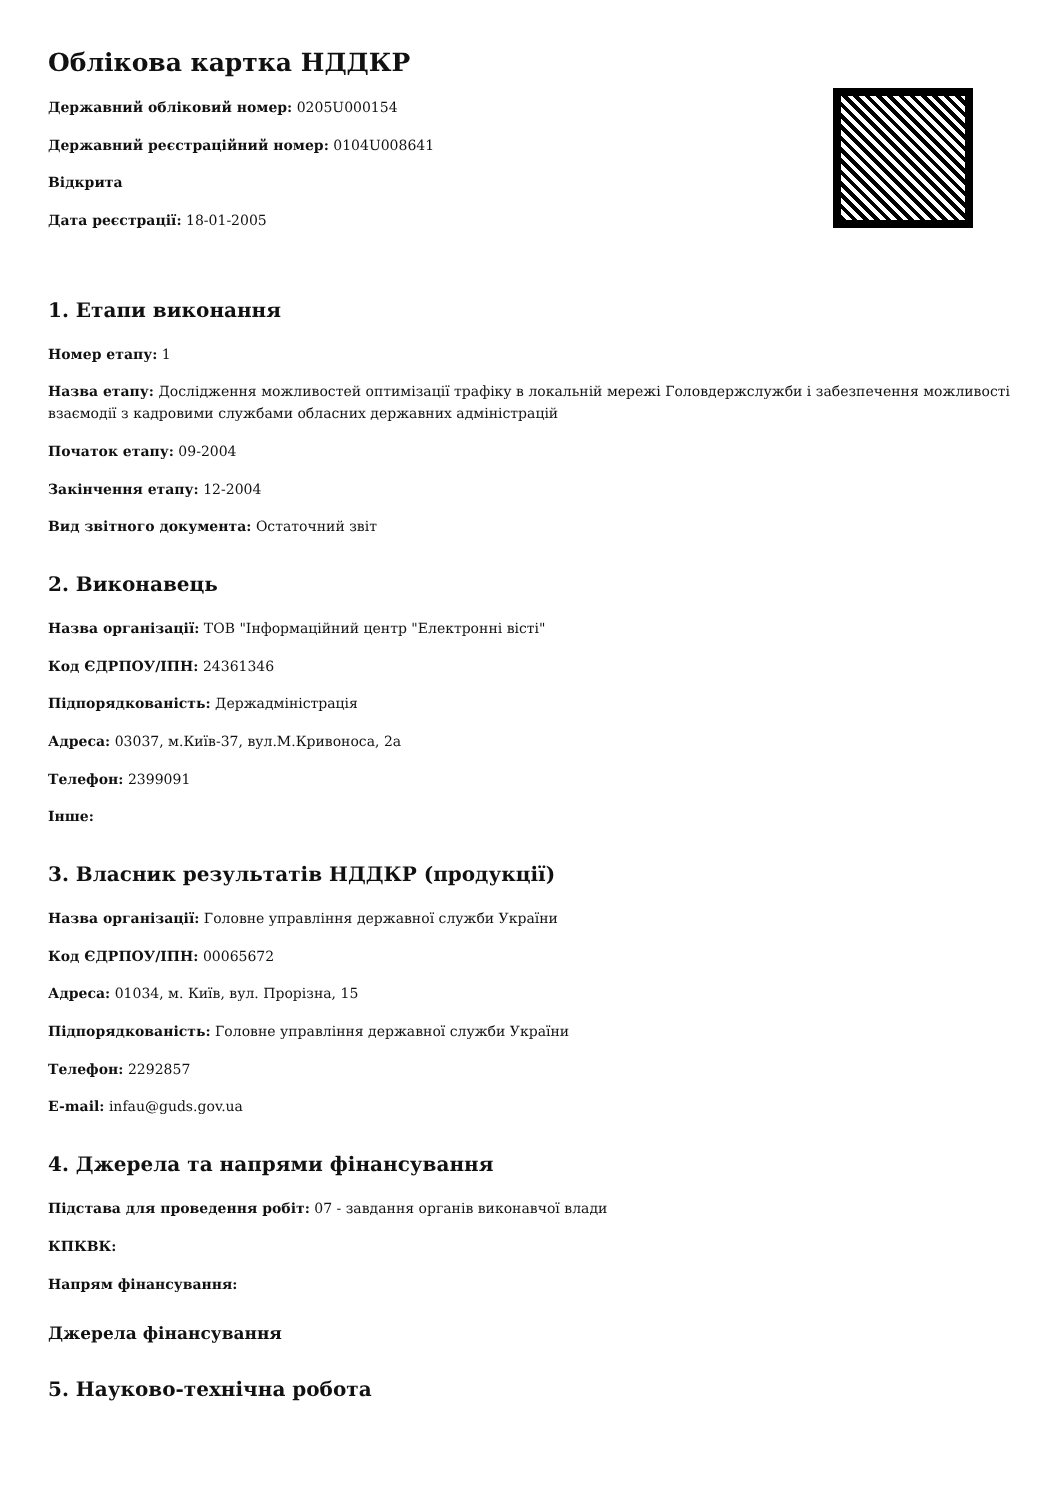Облікова картка НДДКР
Державний обліковий номер: 0205U000154
Державний реєстраційний номер: 0104U008641
Відкрита
Дата реєстрації: 18-01-2005
1. Етапи виконання
Номер етапу: 1
Назва етапу: Дослідження можливостей оптимізації трафіку в локальній мережі Головдержслужби і забезпечення можливості взаємодії з кадровими службами обласних державних адміністрацій
Початок етапу: 09-2004
Закінчення етапу: 12-2004
Вид звітного документа: Остаточний звіт
2. Виконавець
Назва організації: ТОВ "Інформаційний центр "Електронні вісті"
Код ЄДРПОУ/ІПН: 24361346
Підпорядкованість: Держадміністрація
Адреса: 03037, м.Київ-37, вул.М.Кривоноса, 2а
Телефон: 2399091
Інше:
3. Власник результатів НДДКР (продукції)
Назва організації: Головне управління державної служби України
Код ЄДРПОУ/ІПН: 00065672
Адреса: 01034, м. Київ, вул. Прорізна, 15
Підпорядкованість: Головне управління державної служби України
Телефон: 2292857
E-mail: infau@guds.gov.ua
4. Джерела та напрями фінансування
Підстава для проведення робіт: 07 - завдання органів виконавчої влади
КПКВК:
Напрям фінансування:
Джерела фінансування
5. Науково-технічна робота